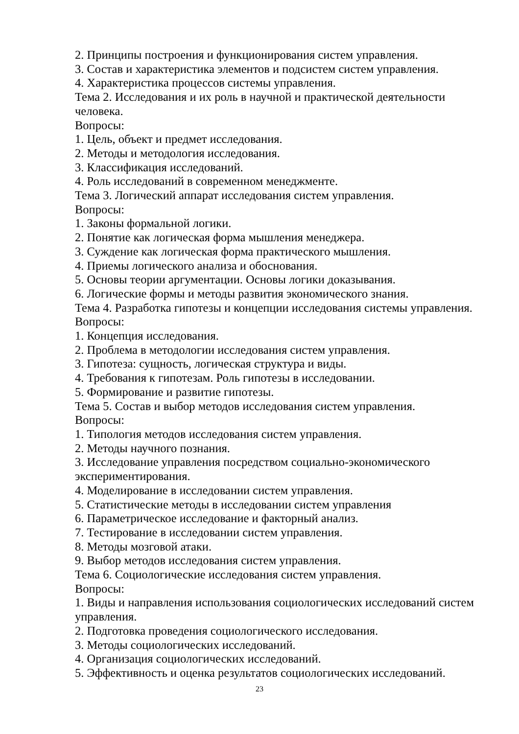2. Принципы построения и функционирования систем управления.
3. Состав и характеристика элементов и подсистем систем управления.
4. Характеристика процессов системы управления.
Тема 2. Исследования и их роль в научной и практической деятельности человека.
Вопросы:
1. Цель, объект и предмет исследования.
2. Методы и методология исследования.
3. Классификация исследований.
4. Роль исследований в современном менеджменте.
Тема 3. Логический аппарат исследования систем управления.
Вопросы:
1. Законы формальной логики.
2. Понятие как логическая форма мышления менеджера.
3. Суждение как логическая форма практического мышления.
4. Приемы логического анализа и обоснования.
5. Основы теории аргументации. Основы логики доказывания.
6. Логические формы и методы развития экономического знания.
Тема 4. Разработка гипотезы и концепции исследования системы управления.
Вопросы:
1. Концепция исследования.
2. Проблема в методологии исследования систем управления.
3. Гипотеза: сущность, логическая структура и виды.
4. Требования к гипотезам. Роль гипотезы в исследовании.
5. Формирование и развитие гипотезы.
Тема 5. Состав и выбор методов исследования систем управления.
Вопросы:
1. Типология методов исследования систем управления.
2. Методы научного познания.
3. Исследование управления посредством социально-экономического экспериментирования.
4. Моделирование в исследовании систем управления.
5. Статистические методы в исследовании систем управления
6. Параметрическое исследование и факторный анализ.
7. Тестирование в исследовании систем управления.
8. Методы мозговой атаки.
9. Выбор методов исследования систем управления.
Тема 6. Социологические исследования систем управления.
Вопросы:
1. Виды и направления использования социологических исследований систем управления.
2. Подготовка проведения социологического исследования.
3. Методы социологических исследований.
4. Организация социологических исследований.
5. Эффективность и оценка результатов социологических исследований.
23